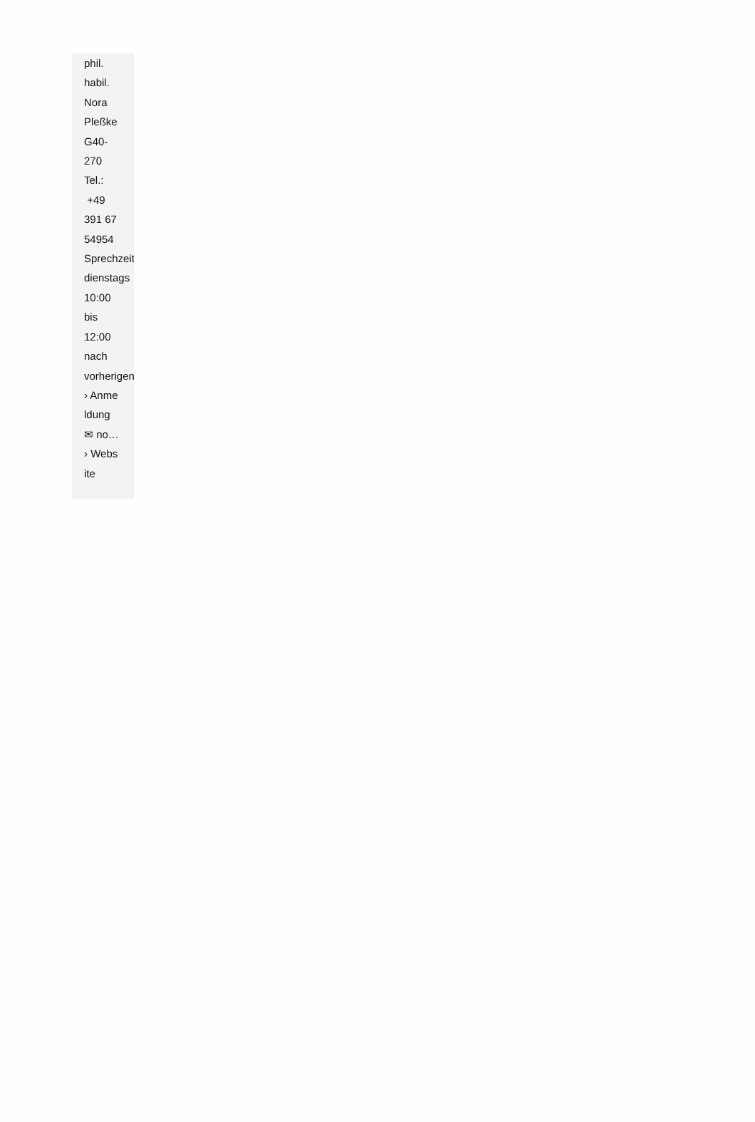phil.
habil.
Nora
Pleßke
G40-
270
Tel.:
+49
391 67
54954
Sprechzeit
dienstags
10:00
bis
12:00
nach
vorherigen
› Anme
ldung
✉ no…
› Webs
ite